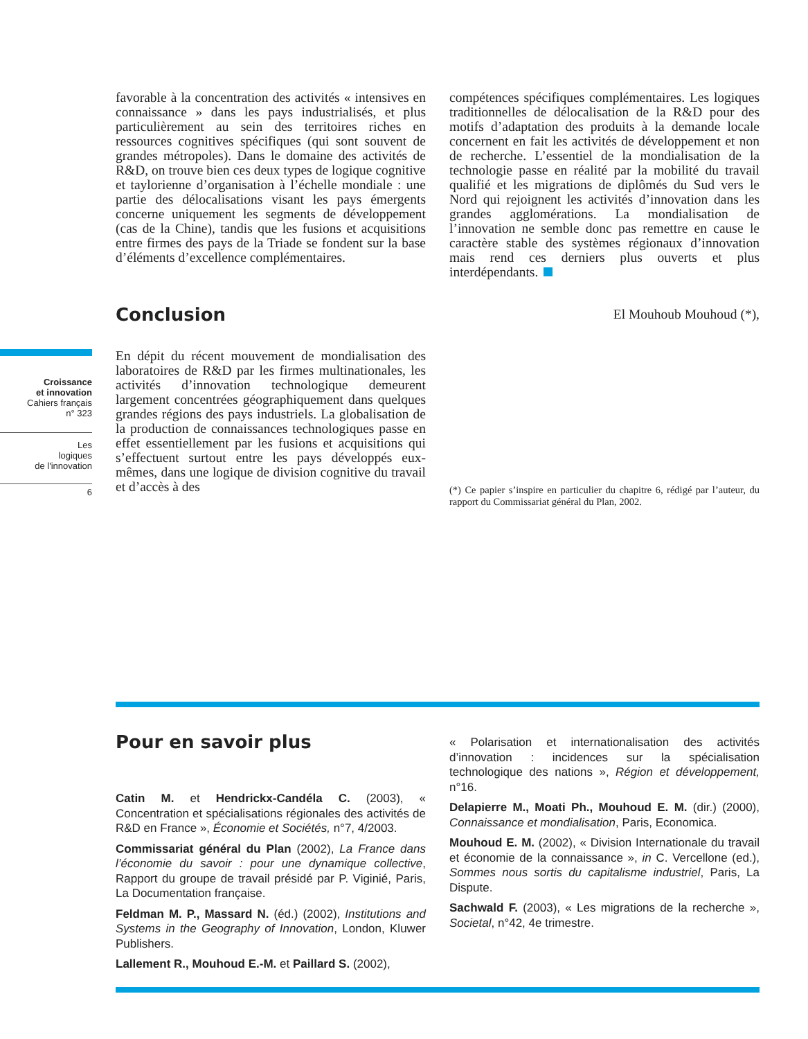Croissance
et innovation
Cahiers français
n° 323
Les
logiques
de l'innovation
6
favorable à la concentration des activités « intensives en connaissance » dans les pays industrialisés, et plus particulièrement au sein des territoires riches en ressources cognitives spécifiques (qui sont souvent de grandes métropoles). Dans le domaine des activités de R&D, on trouve bien ces deux types de logique cognitive et taylorienne d’organisation à l’échelle mondiale : une partie des délocalisations visant les pays émergents concerne uniquement les segments de développement (cas de la Chine), tandis que les fusions et acquisitions entre firmes des pays de la Triade se fondent sur la base d’éléments d’excellence complémentaires.
Conclusion
En dépit du récent mouvement de mondialisation des laboratoires de R&D par les firmes multinationales, les activités d’innovation technologique demeurent largement concentrées géographiquement dans quelques grandes régions des pays industriels. La globalisation de la production de connaissances technologiques passe en effet essentiellement par les fusions et acquisitions qui s’effectuent surtout entre les pays développés eux-mêmes, dans une logique de division cognitive du travail et d’accès à des
compétences spécifiques complémentaires. Les logiques traditionnelles de délocalisation de la R&D pour des motifs d’adaptation des produits à la demande locale concernent en fait les activités de développement et non de recherche. L’essentiel de la mondialisation de la technologie passe en réalité par la mobilité du travail qualifié et les migrations de diplômés du Sud vers le Nord qui rejoignent les activités d’innovation dans les grandes agglomérations. La mondialisation de l’innovation ne semble donc pas remettre en cause le caractère stable des systèmes régionaux d’innovation mais rend ces derniers plus ouverts et plus interdépendants.
El Mouhoub Mouhoud (*),
(*) Ce papier s’inspire en particulier du chapitre 6, rédigé par l’auteur, du rapport du Commissariat général du Plan, 2002.
Pour en savoir plus
Catin M. et Hendrickx-Candéla C. (2003), « Concentration et spécialisations régionales des activités de R&D en France », Économie et Sociétés, n°7, 4/2003.
Commissariat général du Plan (2002), La France dans l’économie du savoir : pour une dynamique collective, Rapport du groupe de travail présidé par P. Viginié, Paris, La Documentation française.
Feldman M. P., Massard N. (éd.) (2002), Institutions and Systems in the Geography of Innovation, London, Kluwer Publishers.
Lallement R., Mouhoud E.-M. et Paillard S. (2002),
« Polarisation et internationalisation des activités d’innovation : incidences sur la spécialisation technologique des nations », Région et développement, n°16.
Delapierre M., Moati Ph., Mouhoud E. M. (dir.) (2000), Connaissance et mondialisation, Paris, Economica.
Mouhoud E. M. (2002), « Division Internationale du travail et économie de la connaissance », in C. Vercellone (ed.), Sommes nous sortis du capitalisme industriel, Paris, La Dispute.
Sachwald F. (2003), « Les migrations de la recherche », Societal, n°42, 4e trimestre.